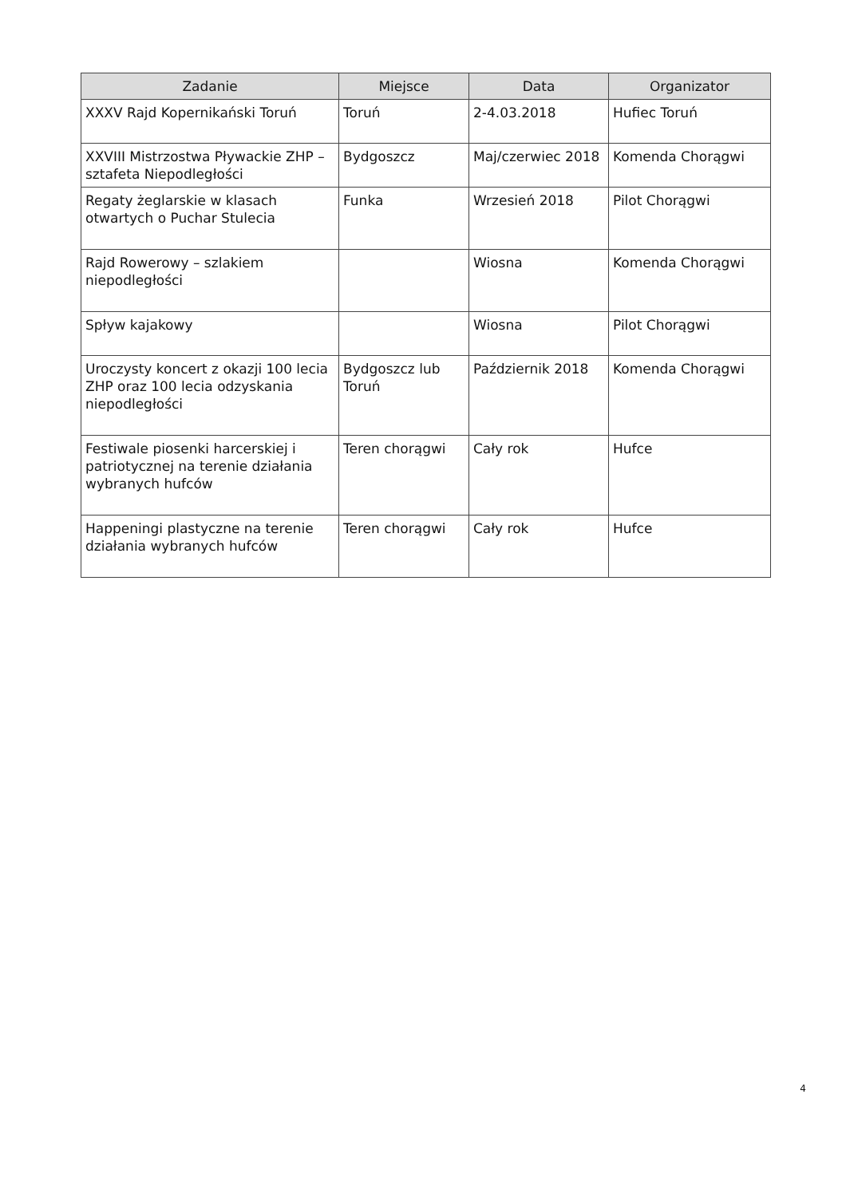| Zadanie | Miejsce | Data | Organizator |
| --- | --- | --- | --- |
| XXXV Rajd Kopernikański Toruń | Toruń | 2-4.03.2018 | Hufiec Toruń |
| XXVIII Mistrzostwa Pływackie ZHP – sztafeta Niepodległości | Bydgoszcz | Maj/czerwiec 2018 | Komenda Chorągwi |
| Regaty żeglarskie w klasach otwartych o Puchar Stulecia | Funka | Wrzesień 2018 | Pilot Chorągwi |
| Rajd Rowerowy – szlakiem niepodległości | | Wiosna | Komenda Chorągwi |
| Spływ kajakowy | | Wiosna | Pilot Chorągwi |
| Uroczysty koncert z okazji 100 lecia ZHP oraz 100 lecia odzyskania niepodległości | Bydgoszcz lub Toruń | Październik 2018 | Komenda Chorągwi |
| Festiwale piosenki harcerskiej i patriotycznej na terenie działania wybranych hufców | Teren chorągwi | Cały rok | Hufce |
| Happeningi plastyczne na terenie działania wybranych hufców | Teren chorągwi | Cały rok | Hufce |
4